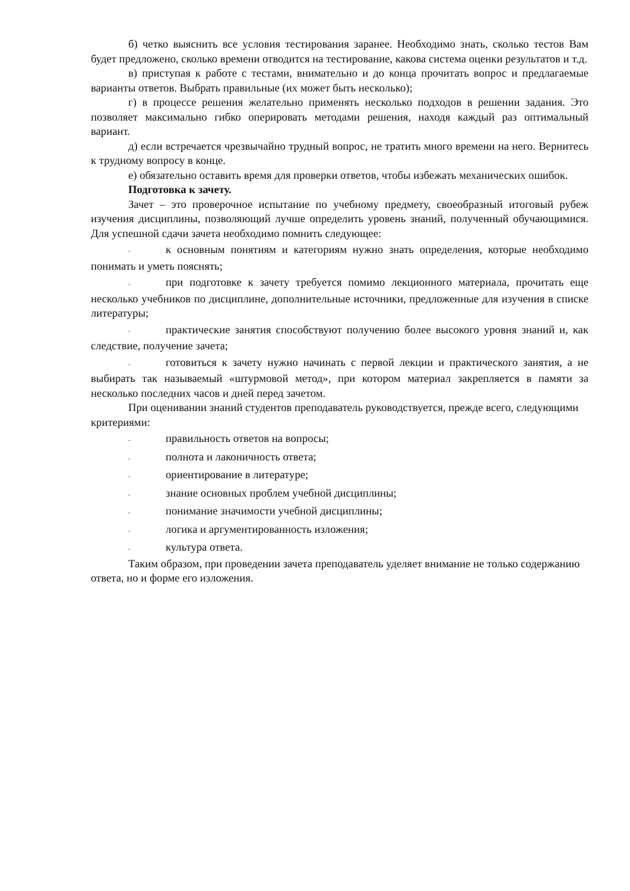б) четко выяснить все условия тестирования заранее. Необходимо знать, сколько тестов Вам будет предложено, сколько времени отводится на тестирование, какова система оценки результатов и т.д.
в) приступая к работе с тестами, внимательно и до конца прочитать вопрос и предлагаемые варианты ответов. Выбрать правильные (их может быть несколько);
г) в процессе решения желательно применять несколько подходов в решении задания. Это позволяет максимально гибко оперировать методами решения, находя каждый раз оптимальный вариант.
д) если встречается чрезвычайно трудный вопрос, не тратить много времени на него. Вернитесь к трудному вопросу в конце.
е) обязательно оставить время для проверки ответов, чтобы избежать механических ошибок.
Подготовка к зачету.
Зачет – это проверочное испытание по учебному предмету, своеобразный итоговый рубеж изучения дисциплины, позволяющий лучше определить уровень знаний, полученный обучающимися. Для успешной сдачи зачета необходимо помнить следующее:
- к основным понятиям и категориям нужно знать определения, которые необходимо понимать и уметь пояснять;
- при подготовке к зачету требуется помимо лекционного материала, прочитать еще несколько учебников по дисциплине, дополнительные источники, предложенные для изучения в списке литературы;
- практические занятия способствуют получению более высокого уровня знаний и, как следствие, получение зачета;
- готовиться к зачету нужно начинать с первой лекции и практического занятия, а не выбирать так называемый «штурмовой метод», при котором материал закрепляется в памяти за несколько последних часов и дней перед зачетом.
При оценивании знаний студентов преподаватель руководствуется, прежде всего, следующими критериями:
- правильность ответов на вопросы;
- полнота и лаконичность ответа;
- ориентирование в литературе;
- знание основных проблем учебной дисциплины;
- понимание значимости учебной дисциплины;
- логика и аргументированность изложения;
- культура ответа.
Таким образом, при проведении зачета преподаватель уделяет внимание не только содержанию ответа, но и форме его изложения.